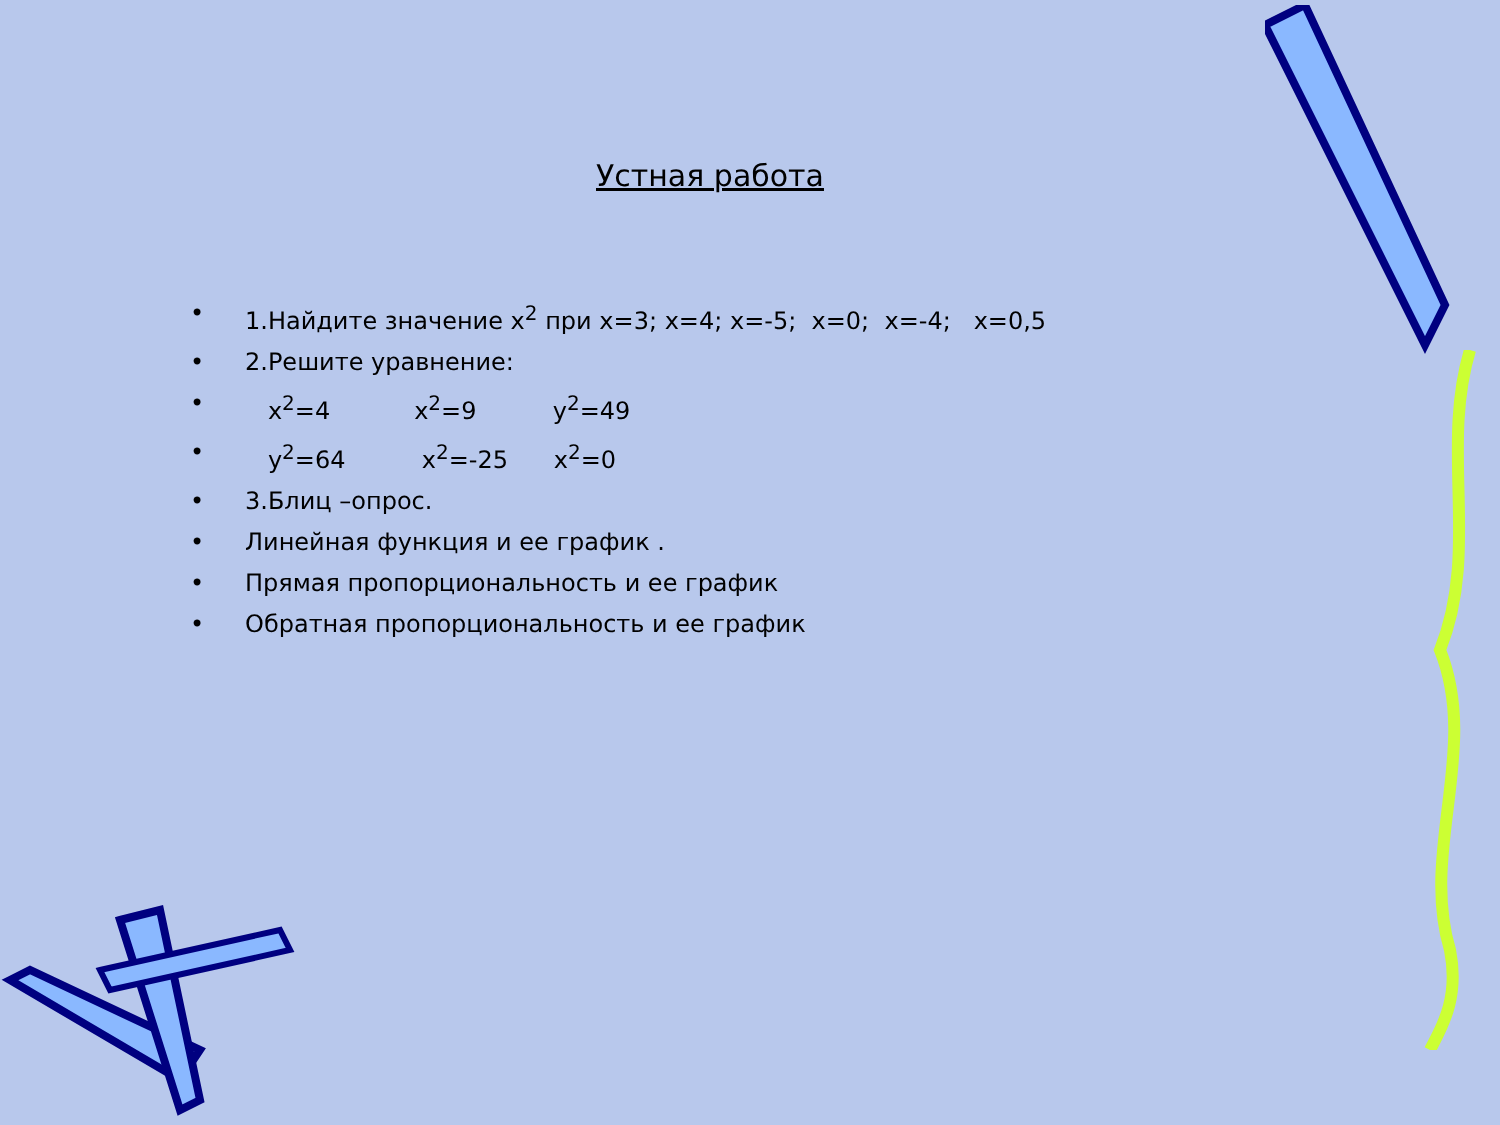Устная работа
• 1.Найдите значение x<sup>2</sup> при x=3; x=4; x=-5; x=0; x=-4; x=0,5
• 2.Решите уравнение:
• x<sup>2</sup>=4 x<sup>2</sup>=9 y<sup>2</sup>=49
• y<sup>2</sup>=64 x<sup>2</sup>=-25 x<sup>2</sup>=0
• 3.Блиц –опрос.
• Линейная функция и ее график .
• Прямая пропорциональность и ее график
• Обратная пропорциональность и ее график